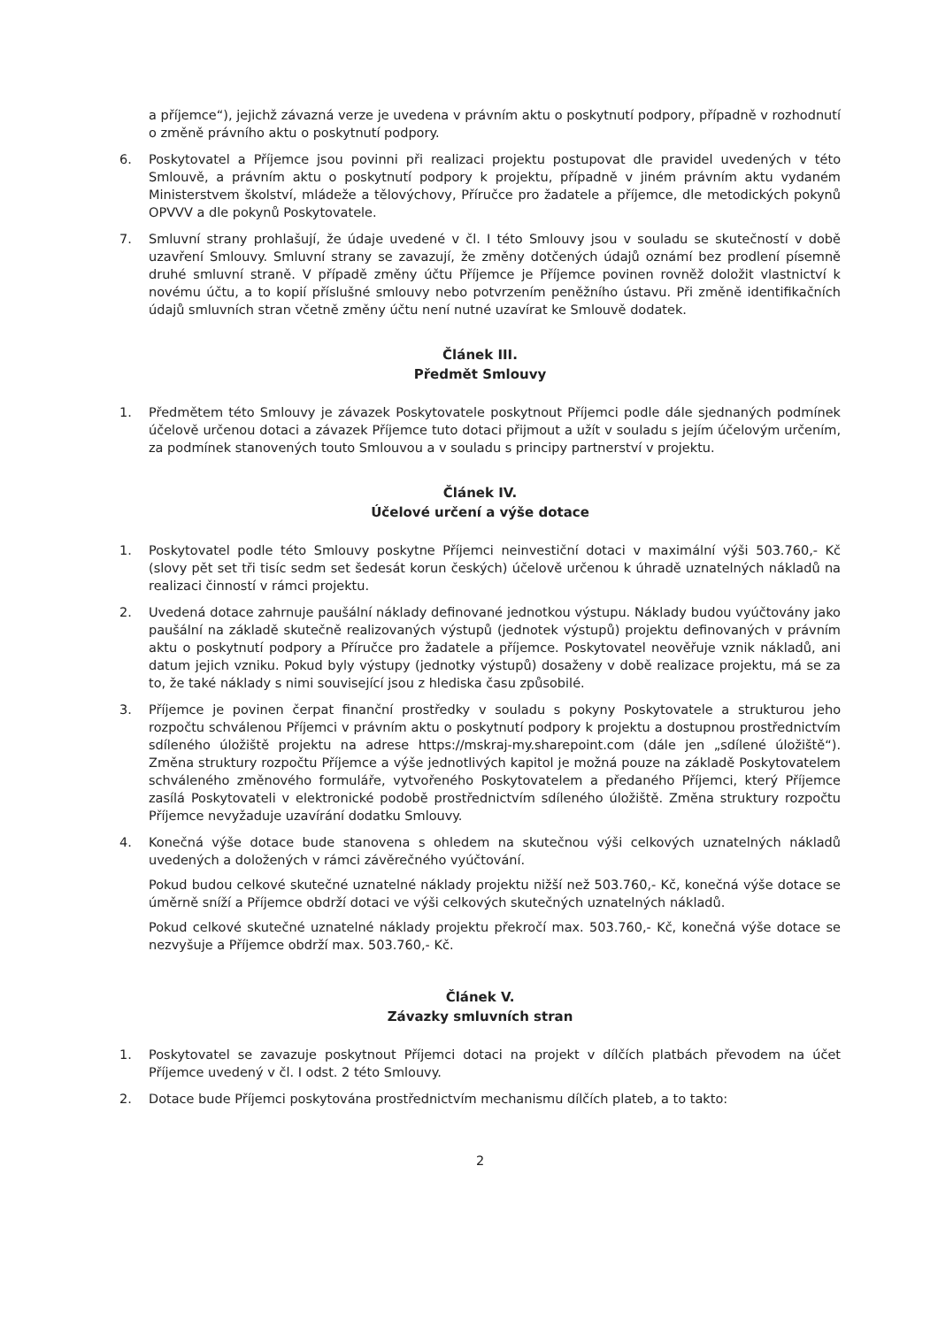a příjemce“), jejichž závazná verze je uvedena v právním aktu o poskytnutí podpory, případně v rozhodnutí o změně právního aktu o poskytnutí podpory.
6. Poskytovatel a Příjemce jsou povinni při realizaci projektu postupovat dle pravidel uvedených v této Smlouvě, a právním aktu o poskytnutí podpory k projektu, případně v jiném právním aktu vydaném Ministerstvem školství, mládeže a tělovýchovy, Příručce pro žadatele a příjemce, dle metodických pokynů OPVVV a dle pokynů Poskytovatele.
7. Smluvní strany prohlašují, že údaje uvedené v čl. I této Smlouvy jsou v souladu se skutečností v době uzavření Smlouvy. Smluvní strany se zavazují, že změny dotčených údajů oznámí bez prodlení písemně druhé smluvní straně. V případě změny účtu Příjemce je Příjemce povinen rovněž doložit vlastnictví k novému účtu, a to kopií příslušné smlouvy nebo potvrzením peněžního ústavu. Při změně identifikačních údajů smluvních stran včetně změny účtu není nutné uzavírat ke Smlouvě dodatek.
Článek III.
Předmět Smlouvy
1. Předmětem této Smlouvy je závazek Poskytovatele poskytnout Příjemci podle dále sjednaných podmínek účelově určenou dotaci a závazek Příjemce tuto dotaci přijmout a užít v souladu s jejím účelovým určením, za podmínek stanovených touto Smlouvou a v souladu s principy partnerství v projektu.
Článek IV.
Účelové určení a výše dotace
1. Poskytovatel podle této Smlouvy poskytne Příjemci neinvestiční dotaci v maximální výši 503.760,- Kč (slovy pět set tři tisíc sedm set šedesát korun českých) účelově určenou k úhradě uznatelných nákladů na realizaci činností v rámci projektu.
2. Uvedená dotace zahrnuje paušální náklady definované jednotkou výstupu. Náklady budou vyúčtovány jako paušální na základě skutečně realizovaných výstupů (jednotek výstupů) projektu definovaných v právním aktu o poskytnutí podpory a Příručce pro žadatele a příjemce. Poskytovatel neověřuje vznik nákladů, ani datum jejich vzniku. Pokud byly výstupy (jednotky výstupů) dosaženy v době realizace projektu, má se za to, že také náklady s nimi související jsou z hlediska času způsobilé.
3. Příjemce je povinen čerpat finanční prostředky v souladu s pokyny Poskytovatele a strukturou jeho rozpočtu schválenou Příjemci v právním aktu o poskytnutí podpory k projektu a dostupnou prostřednictvím sdíleného úložiště projektu na adrese https://mskraj-my.sharepoint.com (dále jen „sdílené úložiště“). Změna struktury rozpočtu Příjemce a výše jednotlivých kapitol je možná pouze na základě Poskytovatelem schváleného změnového formuláře, vytvořeného Poskytovatelem a předaného Příjemci, který Příjemce zasílá Poskytovateli v elektronické podobě prostřednictvím sdíleného úložiště. Změna struktury rozpočtu Příjemce nevyžaduje uzavírání dodatku Smlouvy.
4. Konečná výše dotace bude stanovena s ohledem na skutečnou výši celkových uznatelných nákladů uvedených a doložených v rámci závěrečného vyúčtování.
Pokud budou celkové skutečné uznatelné náklady projektu nižší než 503.760,- Kč, konečná výše dotace se úměrně sníží a Příjemce obdrží dotaci ve výši celkových skutečných uznatelných nákladů.
Pokud celkové skutečné uznatelné náklady projektu překročí max. 503.760,- Kč, konečná výše dotace se nezvyšuje a Příjemce obdrží max. 503.760,- Kč.
Článek V.
Závazky smluvních stran
1. Poskytovatel se zavazuje poskytnout Příjemci dotaci na projekt v dílčích platbách převodem na účet Příjemce uvedený v čl. I odst. 2 této Smlouvy.
2. Dotace bude Příjemci poskytována prostřednictvím mechanismu dílčích plateb, a to takto:
2